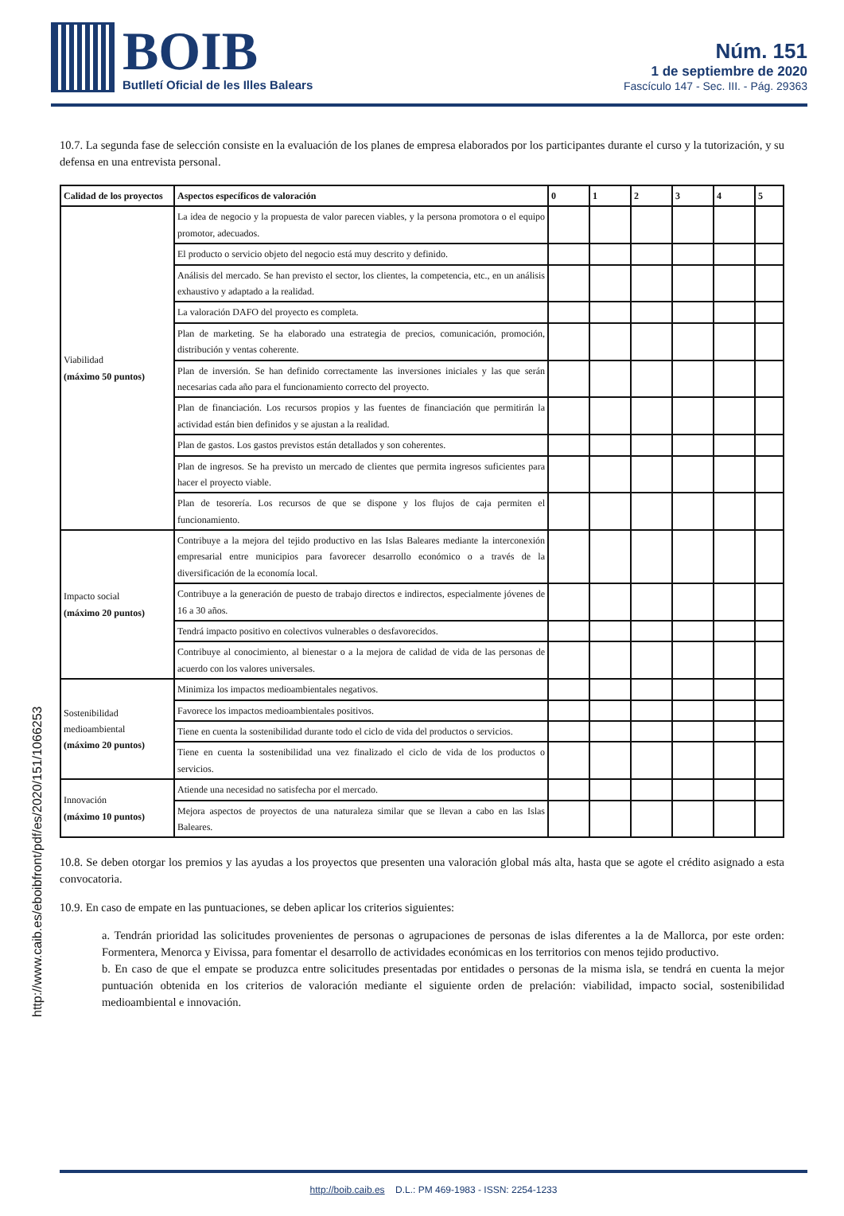BOIB
Butlletí Oficial de les Illes Balears
Núm. 151
1 de septiembre de 2020
Fascículo 147 - Sec. III. - Pág. 29363
10.7. La segunda fase de selección consiste en la evaluación de los planes de empresa elaborados por los participantes durante el curso y la tutorización, y su defensa en una entrevista personal.
| Calidad de los proyectos | Aspectos específicos de valoración | 0 | 1 | 2 | 3 | 4 | 5 |
| --- | --- | --- | --- | --- | --- | --- | --- |
| Viabilidad (máximo 50 puntos) | La idea de negocio y la propuesta de valor parecen viables, y la persona promotora o el equipo promotor, adecuados. | | | | | | |
| | El producto o servicio objeto del negocio está muy descrito y definido. | | | | | | |
| | Análisis del mercado. Se han previsto el sector, los clientes, la competencia, etc., en un análisis exhaustivo y adaptado a la realidad. | | | | | | |
| | La valoración DAFO del proyecto es completa. | | | | | | |
| | Plan de marketing. Se ha elaborado una estrategia de precios, comunicación, promoción, distribución y ventas coherente. | | | | | | |
| | Plan de inversión. Se han definido correctamente las inversiones iniciales y las que serán necesarias cada año para el funcionamiento correcto del proyecto. | | | | | | |
| | Plan de financiación. Los recursos propios y las fuentes de financiación que permitirán la actividad están bien definidos y se ajustan a la realidad. | | | | | | |
| | Plan de gastos. Los gastos previstos están detallados y son coherentes. | | | | | | |
| | Plan de ingresos. Se ha previsto un mercado de clientes que permita ingresos suficientes para hacer el proyecto viable. | | | | | | |
| | Plan de tesorería. Los recursos de que se dispone y los flujos de caja permiten el funcionamiento. | | | | | | |
| Impacto social (máximo 20 puntos) | Contribuye a la mejora del tejido productivo en las Islas Baleares mediante la interconexión empresarial entre municipios para favorecer desarrollo económico o a través de la diversificación de la economía local. | | | | | | |
| | Contribuye a la generación de puesto de trabajo directos e indirectos, especialmente jóvenes de 16 a 30 años. | | | | | | |
| | Tendrá impacto positivo en colectivos vulnerables o desfavorecidos. | | | | | | |
| | Contribuye al conocimiento, al bienestar o a la mejora de calidad de vida de las personas de acuerdo con los valores universales. | | | | | | |
| Sostenibilidad medioambiental (máximo 20 puntos) | Minimiza los impactos medioambientales negativos. | | | | | | |
| | Favorece los impactos medioambientales positivos. | | | | | | |
| | Tiene en cuenta la sostenibilidad durante todo el ciclo de vida del productos o servicios. | | | | | | |
| | Tiene en cuenta la sostenibilidad una vez finalizado el ciclo de vida de los productos o servicios. | | | | | | |
| Innovación (máximo 10 puntos) | Atiende una necesidad no satisfecha por el mercado. | | | | | | |
| | Mejora aspectos de proyectos de una naturaleza similar que se llevan a cabo en las Islas Baleares. | | | | | | |
10.8. Se deben otorgar los premios y las ayudas a los proyectos que presenten una valoración global más alta, hasta que se agote el crédito asignado a esta convocatoria.
10.9. En caso de empate en las puntuaciones, se deben aplicar los criterios siguientes:
a. Tendrán prioridad las solicitudes provenientes de personas o agrupaciones de personas de islas diferentes a la de Mallorca, por este orden: Formentera, Menorca y Eivissa, para fomentar el desarrollo de actividades económicas en los territorios con menos tejido productivo.
b. En caso de que el empate se produzca entre solicitudes presentadas por entidades o personas de la misma isla, se tendrá en cuenta la mejor puntuación obtenida en los criterios de valoración mediante el siguiente orden de prelación: viabilidad, impacto social, sostenibilidad medioambiental e innovación.
http://www.caib.es/eboibfront/pdf/es/2020/151/1066253
http://boib.caib.es D.L.: PM 469-1983 - ISSN: 2254-1233